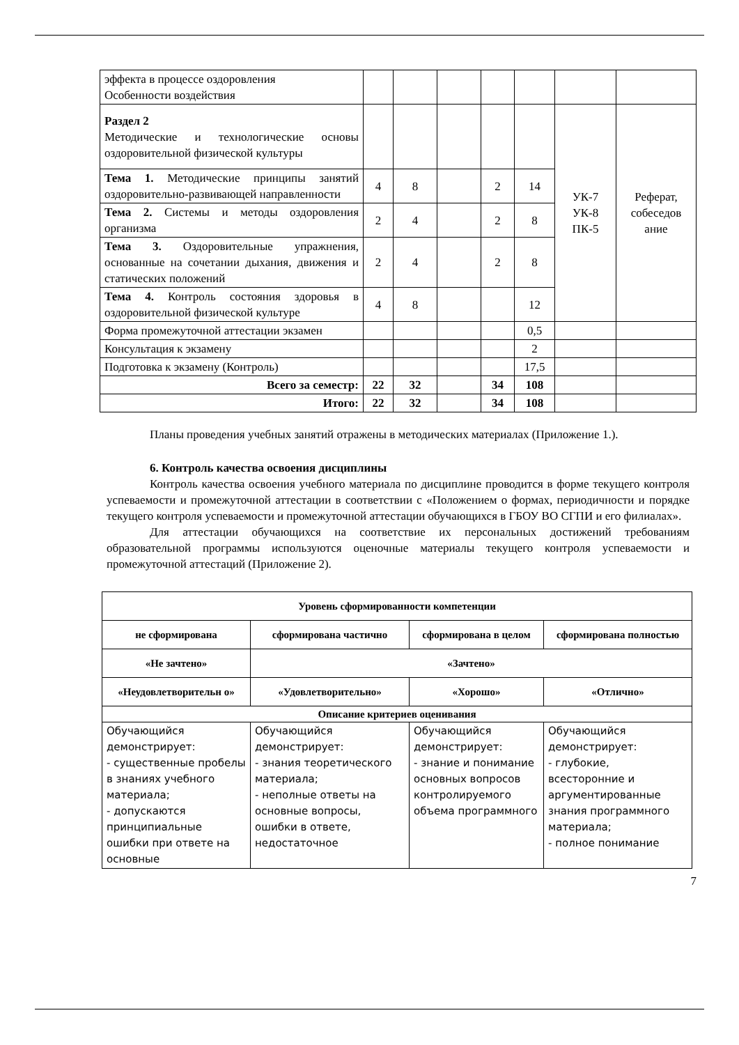| эффекта в процессе оздоровления Особенности воздействия | | | | | | | |
| Раздел 2 Методические и технологические основы оздоровительной физической культуры | | | | | | УК-7 УК-8 ПК-5 | Реферат, собеседов ание |
| Тема 1. Методические принципы занятий оздоровительно-развивающей направленности | 4 | 8 | | 2 | 14 | | |
| Тема 2. Системы и методы оздоровления организма | 2 | 4 | | 2 | 8 | | |
| Тема 3. Оздоровительные упражнения, основанные на сочетании дыхания, движения и статических положений | 2 | 4 | | 2 | 8 | | |
| Тема 4. Контроль состояния здоровья в оздоровительной физической культуре | 4 | 8 | | | 12 | | |
| Форма промежуточной аттестации экзамен | | | | | 0,5 | | |
| Консультация к экзамену | | | | | 2 | | |
| Подготовка к экзамену (Контроль) | | | | | 17,5 | | |
| Всего за семестр: | 22 | 32 | | 34 | 108 | | |
| Итого: | 22 | 32 | | 34 | 108 | | |
Планы проведения учебных занятий отражены в методических материалах (Приложение 1.).
6. Контроль качества освоения дисциплины
Контроль качества освоения учебного материала по дисциплине проводится в форме текущего контроля успеваемости и промежуточной аттестации в соответствии с «Положением о формах, периодичности и порядке текущего контроля успеваемости и промежуточной аттестации обучающихся в ГБОУ ВО СГПИ и его филиалах».
Для аттестации обучающихся на соответствие их персональных достижений требованиям образовательной программы используются оценочные материалы текущего контроля успеваемости и промежуточной аттестаций (Приложение 2).
| Уровень сформированности компетенции | | | |
| --- | --- | --- | --- |
| не сформирована | сформирована частично | сформирована в целом | сформирована полностью |
| «Не зачтено» | «Зачтено» | | |
| «Неудовлетворительн о» | «Удовлетворительно» | «Хорошо» | «Отлично» |
| Описание критериев оценивания | | | |
| Обучающийся демонстрирует: - существенные пробелы в знаниях учебного материала; - допускаются принципиальные ошибки при ответе на основные | Обучающийся демонстрирует: - знания теоретического материала; - неполные ответы на основные вопросы, ошибки в ответе, недостаточное | Обучающийся демонстрирует: - знание и понимание основных вопросов контролируемого объема программного | Обучающийся демонстрирует: - глубокие, всесторонние и аргументированные знания программного материала; - полное понимание |
7